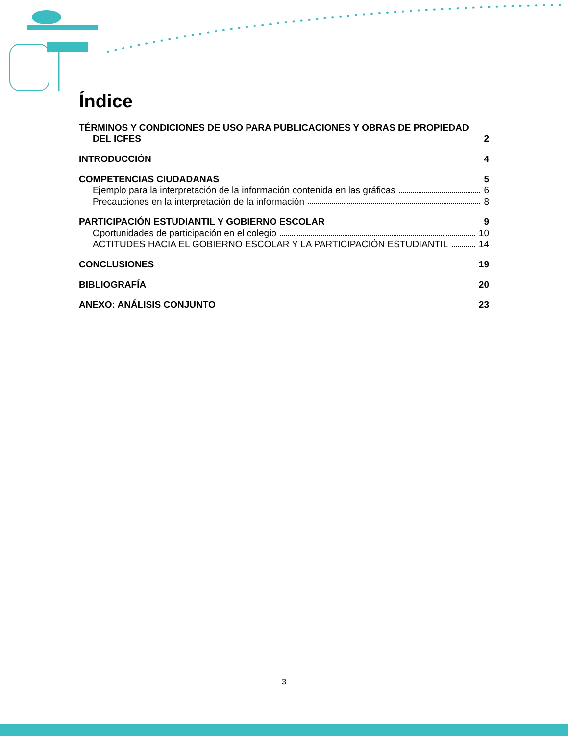Índice
TÉRMINOS Y CONDICIONES DE USO PARA PUBLICACIONES Y OBRAS DE PROPIEDAD
DEL ICFES 2
INTRODUCCIÓN 4
COMPETENCIAS CIUDADANAS 5
Ejemplo para la interpretación de la información contenida en las gráficas 6
Precauciones en la interpretación de la información 8
PARTICIPACIÓN ESTUDIANTIL Y GOBIERNO ESCOLAR 9
Oportunidades de participación en el colegio 10
ACTITUDES HACIA EL GOBIERNO ESCOLAR Y LA PARTICIPACIÓN ESTUDIANTIL 14
CONCLUSIONES 19
BIBLIOGRAFÍA 20
ANEXO: ANÁLISIS CONJUNTO 23
3